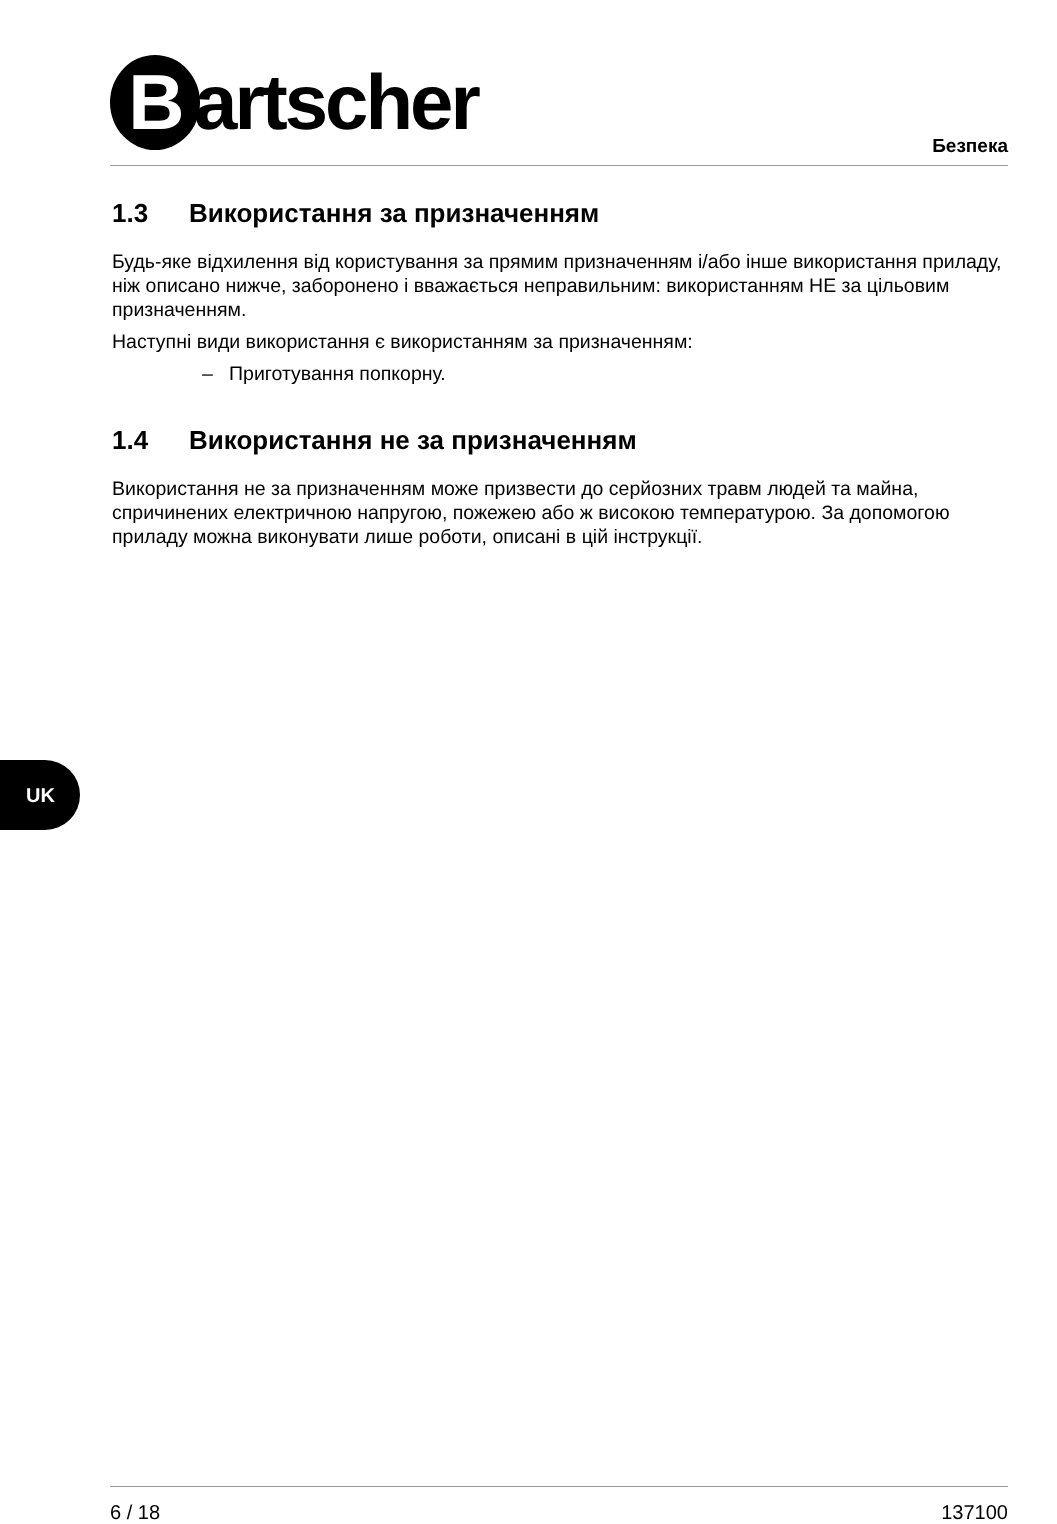Bartscher Безпека
1.3 Використання за призначенням
Будь-яке відхилення від користування за прямим призначенням і/або інше використання приладу, ніж описано нижче, заборонено і вважається неправильним: використанням НЕ за цільовим призначенням.
Наступні види використання є використанням за призначенням:
– Приготування попкорну.
1.4 Використання не за призначенням
Використання не за призначенням може призвести до серйозних травм людей та майна, спричинених електричною напругою, пожежею або ж високою температурою. За допомогою приладу можна виконувати лише роботи, описані в цій інструкції.
UK
6 / 18 137100